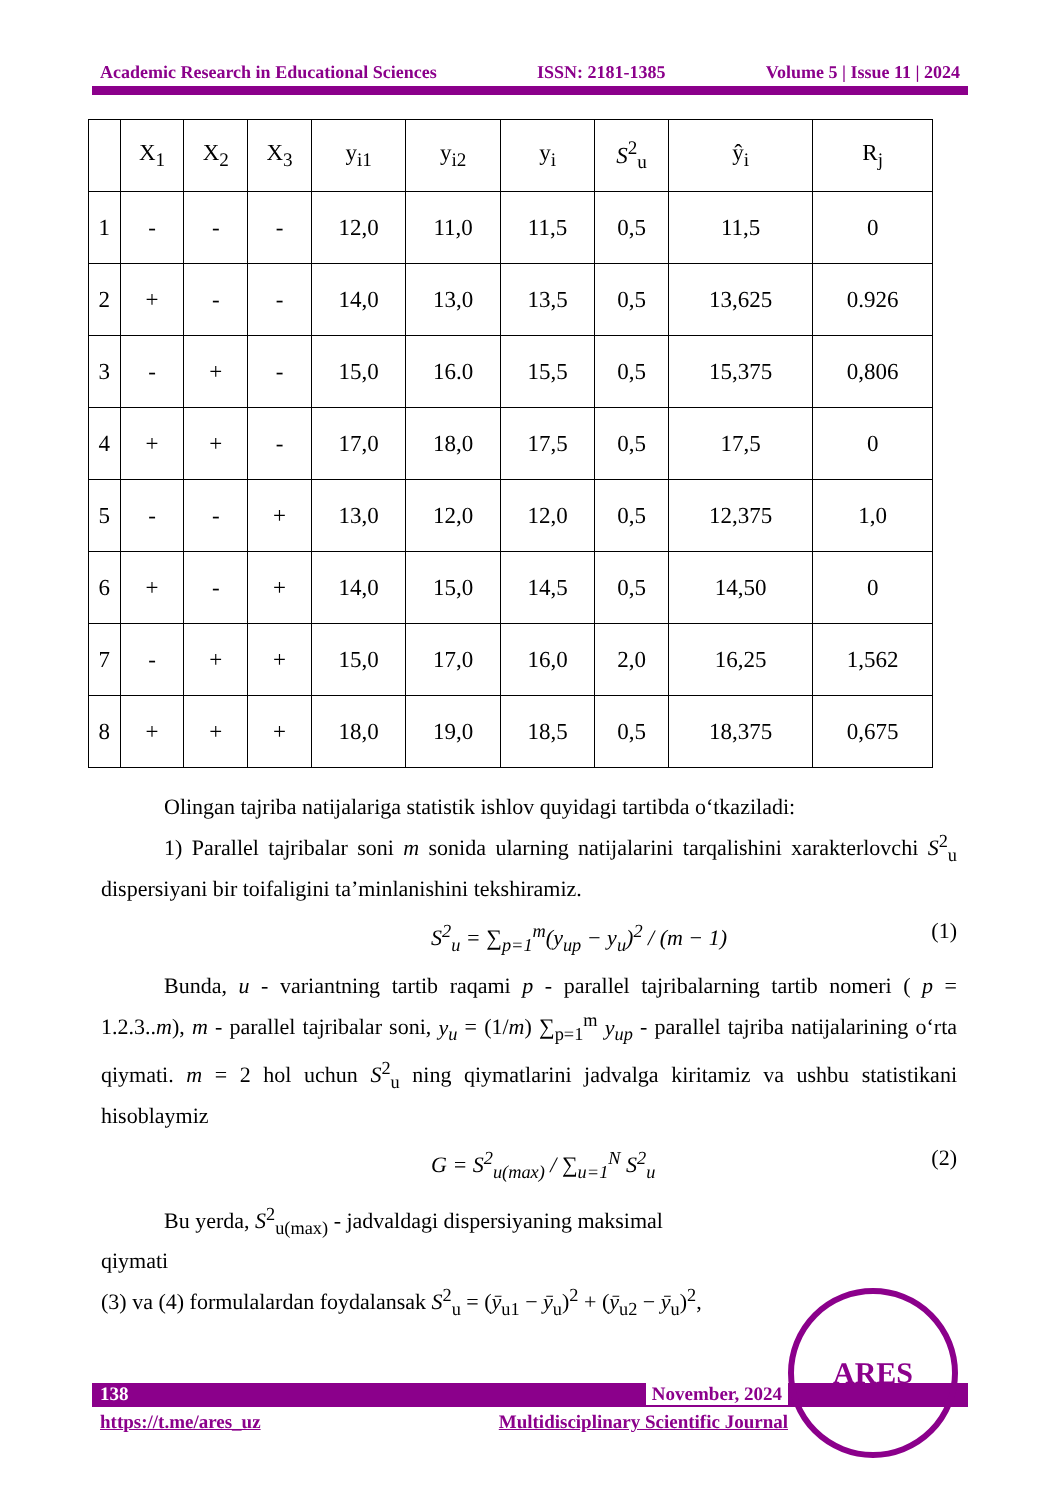Academic Research in Educational Sciences ISSN: 2181-1385 Volume 5 | Issue 11 | 2024
| | X<sub>1</sub> | X<sub>2</sub> | X<sub>3</sub> | y<sub>i1</sub> | y<sub>i2</sub> | y<sub>i</sub> | S<sup>2</sup><sub>u</sub> | ŷ<sub>i</sub> | R<sub>j</sub> |
| --- | --- | --- | --- | --- | --- | --- | --- | --- | --- |
| 1 | - | - | - | 12,0 | 11,0 | 11,5 | 0,5 | 11,5 | 0 |
| 2 | + | - | - | 14,0 | 13,0 | 13,5 | 0,5 | 13,625 | 0.926 |
| 3 | - | + | - | 15,0 | 16.0 | 15,5 | 0,5 | 15,375 | 0,806 |
| 4 | + | + | - | 17,0 | 18,0 | 17,5 | 0,5 | 17,5 | 0 |
| 5 | - | - | + | 13,0 | 12,0 | 12,0 | 0,5 | 12,375 | 1,0 |
| 6 | + | - | + | 14,0 | 15,0 | 14,5 | 0,5 | 14,50 | 0 |
| 7 | - | + | + | 15,0 | 17,0 | 16,0 | 2,0 | 16,25 | 1,562 |
| 8 | + | + | + | 18,0 | 19,0 | 18,5 | 0,5 | 18,375 | 0,675 |
Olingan tajriba natijalariga statistik ishlov quyidagi tartibda o‘tkaziladi:
1) Parallel tajribalar soni m sonida ularning natijalarini tarqalishini xarakterlovchi S<sup>2</sup><sub>u</sub> dispersiyani bir toifaligini ta’minlanishini tekshiramiz.
S<sup>2</sup><sub>u</sub> = ∑<sub>p=1</sub><sup>m</sup>(y<sub>up</sub> − y<sub>u</sub>)<sup>2</sup> / (m − 1) (1)
Bunda, u - variantning tartib raqami p - parallel tajribalarning tartib nomeri ( p = 1.2.3..m), m - parallel tajribalar soni, y<sub>u</sub> = (1/m) ∑<sub>p=1</sub><sup>m</sup> y<sub>up</sub> - parallel tajriba natijalarining o‘rta qiymati. m = 2 hol uchun S<sup>2</sup><sub>u</sub> ning qiymatlarini jadvalga kiritamiz va ushbu statistikani hisoblaymiz
G = S<sup>2</sup><sub>u(max)</sub> / ∑<sub>u=1</sub><sup>N</sup> S<sup>2</sup><sub>u</sub> (2)
Bu yerda, S<sup>2</sup><sub>u(max)</sub> - jadvaldagi dispersiyaning maksimal
qiymati
(3) va (4) formulalardan foydalansak S<sup>2</sup><sub>u</sub> = (ȳ<sub>u1</sub> − ȳ<sub>u</sub>)<sup>2</sup> + (ȳ<sub>u2</sub> − ȳ<sub>u</sub>)<sup>2</sup>,
138
November, 2024
https://t.me/ares_uz Multidisciplinary Scientific Journal
ARES